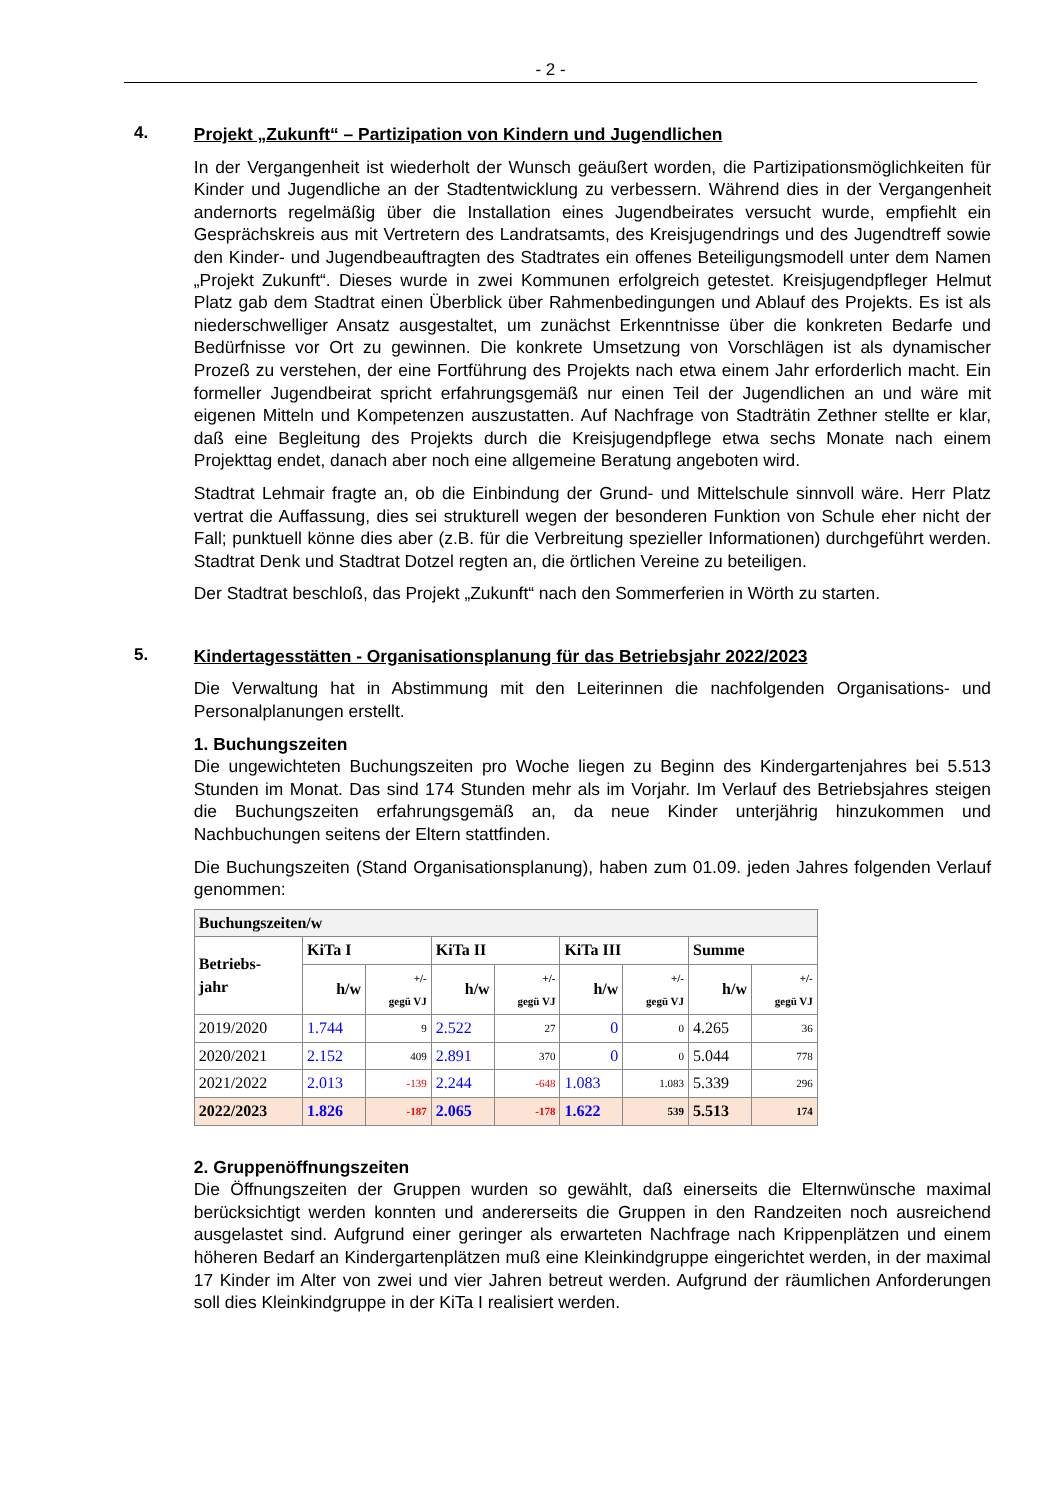- 2 -
4.
Projekt „Zukunft“ – Partizipation von Kindern und Jugendlichen
In der Vergangenheit ist wiederholt der Wunsch geäußert worden, die Partizipationsmöglichkeiten für Kinder und Jugendliche an der Stadtentwicklung zu verbessern. Während dies in der Vergangenheit andernorts regelmäßig über die Installation eines Jugendbeirates versucht wurde, empfiehlt ein Gesprächskreis aus mit Vertretern des Landratsamts, des Kreisjugendrings und des Jugendtreff sowie den Kinder- und Jugendbeauftragten des Stadtrates ein offenes Beteiligungsmodell unter dem Namen „Projekt Zukunft“. Dieses wurde in zwei Kommunen erfolgreich getestet. Kreisjugendpfleger Helmut Platz gab dem Stadtrat einen Überblick über Rahmenbedingungen und Ablauf des Projekts. Es ist als niederschwelliger Ansatz ausgestaltet, um zunächst Erkenntnisse über die konkreten Bedarfe und Bedürfnisse vor Ort zu gewinnen. Die konkrete Umsetzung von Vorschlägen ist als dynamischer Prozeß zu verstehen, der eine Fortführung des Projekts nach etwa einem Jahr erforderlich macht. Ein formeller Jugendbeirat spricht erfahrungsgemäß nur einen Teil der Jugendlichen an und wäre mit eigenen Mitteln und Kompetenzen auszustatten. Auf Nachfrage von Stadträtin Zethner stellte er klar, daß eine Begleitung des Projekts durch die Kreisjugendpflege etwa sechs Monate nach einem Projekttag endet, danach aber noch eine allgemeine Beratung angeboten wird.
Stadtrat Lehmair fragte an, ob die Einbindung der Grund- und Mittelschule sinnvoll wäre. Herr Platz vertrat die Auffassung, dies sei strukturell wegen der besonderen Funktion von Schule eher nicht der Fall; punktuell könne dies aber (z.B. für die Verbreitung spezieller Informationen) durchgeführt werden. Stadtrat Denk und Stadtrat Dotzel regten an, die örtlichen Vereine zu beteiligen.
Der Stadtrat beschloß, das Projekt „Zukunft“ nach den Sommerferien in Wörth zu starten.
5.
Kindertagesstätten - Organisationsplanung für das Betriebsjahr 2022/2023
Die Verwaltung hat in Abstimmung mit den Leiterinnen die nachfolgenden Organisations- und Personalplanungen erstellt.
1. Buchungszeiten
Die ungewichteten Buchungszeiten pro Woche liegen zu Beginn des Kindergartenjahres bei 5.513 Stunden im Monat. Das sind 174 Stunden mehr als im Vorjahr. Im Verlauf des Betriebsjahres steigen die Buchungszeiten erfahrungsgemäß an, da neue Kinder unterjährig hinzukommen und Nachbuchungen seitens der Eltern stattfinden.
Die Buchungszeiten (Stand Organisationsplanung), haben zum 01.09. jeden Jahres folgenden Verlauf genommen:
| Buchungszeiten/w | | | | | | | | |
| --- | --- | --- | --- | --- | --- | --- | --- | --- |
| Betriebs- jahr | KiTa I | | KiTa II | | KiTa III | | Summe | |
| | h/w | +/- gegü VJ | h/w | +/- gegü VJ | h/w | +/- gegü VJ | h/w | +/- gegü VJ |
| 2019/2020 | 1.744 | 9 | 2.522 | 27 | 0 | 0 | 4.265 | 36 |
| 2020/2021 | 2.152 | 409 | 2.891 | 370 | 0 | 0 | 5.044 | 778 |
| 2021/2022 | 2.013 | -139 | 2.244 | -648 | 1.083 | 1.083 | 5.339 | 296 |
| 2022/2023 | 1.826 | -187 | 2.065 | -178 | 1.622 | 539 | 5.513 | 174 |
2. Gruppenöffnungszeiten
Die Öffnungszeiten der Gruppen wurden so gewählt, daß einerseits die Elternwünsche maximal berücksichtigt werden konnten und andererseits die Gruppen in den Randzeiten noch ausreichend ausgelastet sind. Aufgrund einer geringer als erwarteten Nachfrage nach Krippenplätzen und einem höheren Bedarf an Kindergartenplätzen muß eine Kleinkindgruppe eingerichtet werden, in der maximal 17 Kinder im Alter von zwei und vier Jahren betreut werden. Aufgrund der räumlichen Anforderungen soll dies Kleinkindgruppe in der KiTa I realisiert werden.